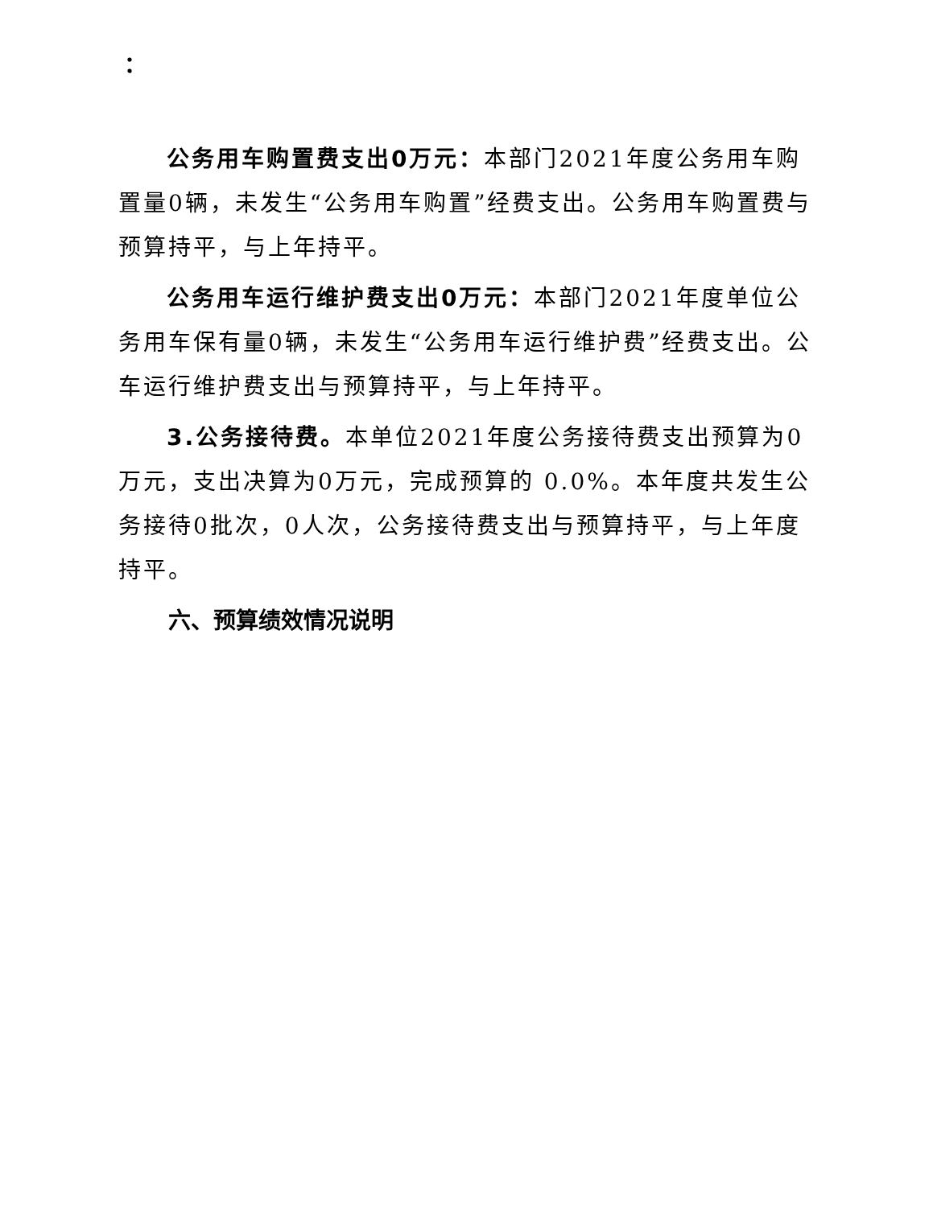：
公务用车购置费支出0万元：本部门2021年度公务用车购置量0辆，未发生“公务用车购置”经费支出。公务用车购置费与预算持平，与上年持平。
公务用车运行维护费支出0万元：本部门2021年度单位公务用车保有量0辆，未发生“公务用车运行维护费”经费支出。公车运行维护费支出与预算持平，与上年持平。
3.公务接待费。本单位2021年度公务接待费支出预算为0万元，支出决算为0万元，完成预算的 0.0%。本年度共发生公务接待0批次，0人次，公务接待费支出与预算持平，与上年度持平。
六、预算绩效情况说明